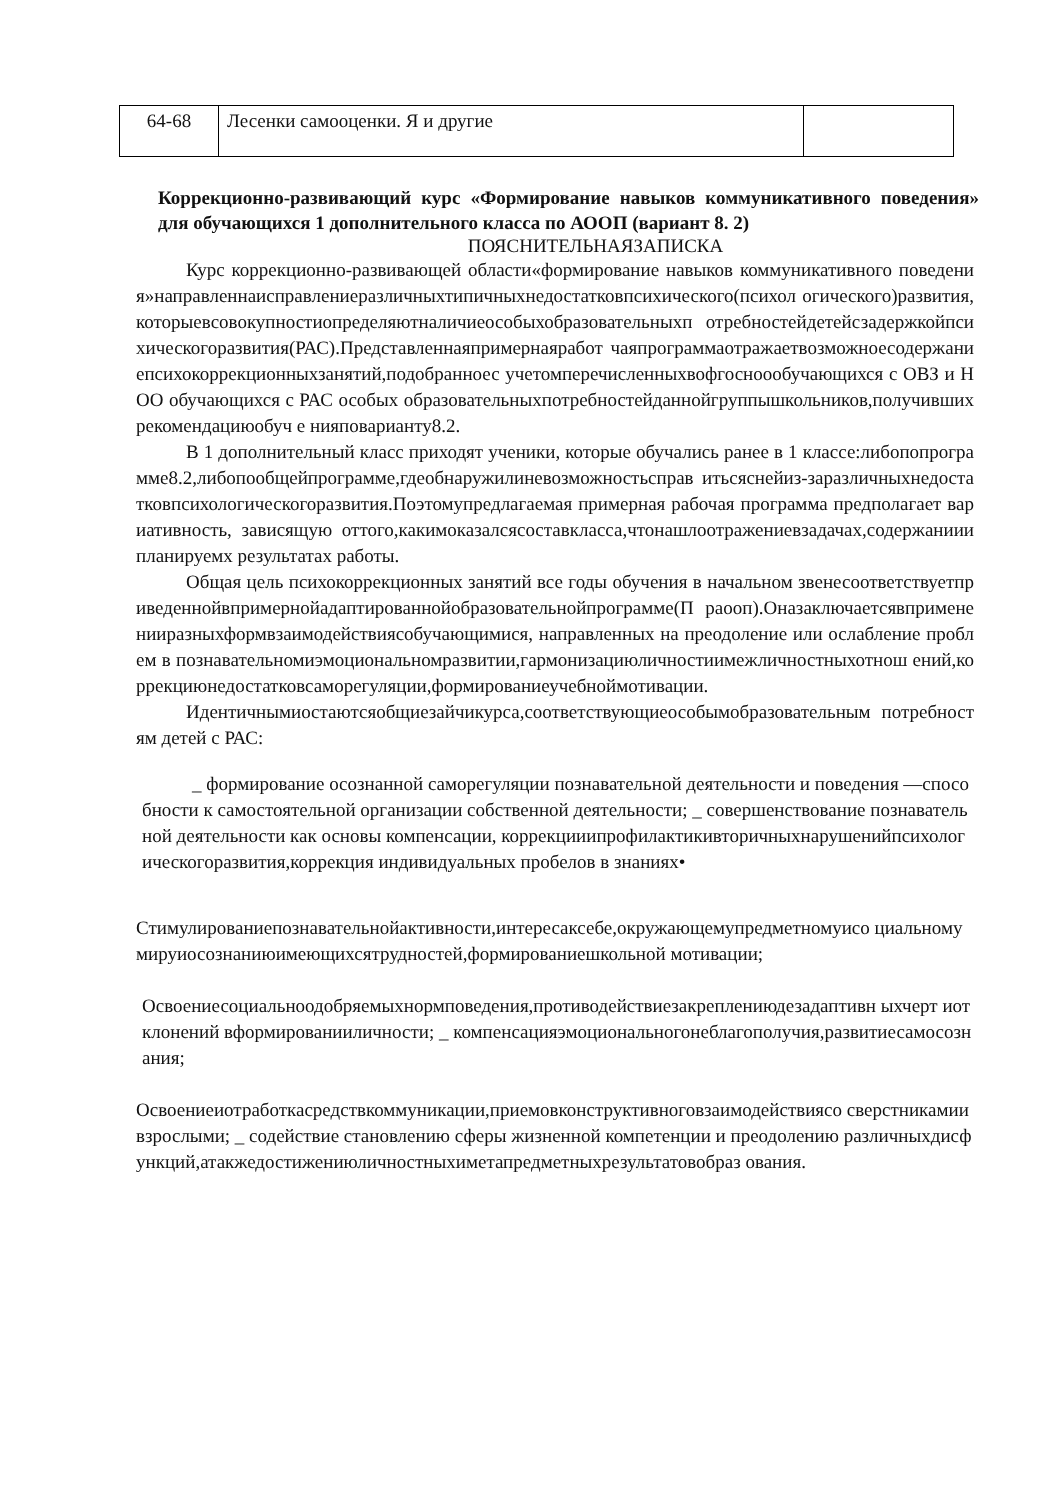| 64-68 | Лесенки самооценки. Я и другие | |
Коррекционно-развивающий курс «Формирование навыков коммуникативного поведения» для обучающихся 1 дополнительного класса по АООП (вариант 8. 2)
ПОЯСНИТЕЛЬНАЯЗАПИСКА
Курс коррекционно-развивающей области«формирование навыков коммуникативного поведения»направленнаисправлениеразличныхтипичныхнедостатковпсихического(психол огического)развития,которыевсовокупностиопределяютналичиеособыхобразовательныхп отребностейдетейсзадержкойпсихическогоразвития(РАС).Представленнаяпримернаяработ чаяпрограммаотражаетвозможноесодержаниепсихокоррекционныхзанятий,подобранноес учетомперечисленныхвофгосноообучающихся с ОВЗ и НОО обучающихся с РАС особых образовательныхпотребностейданнойгруппышкольников,получившихрекомендациюобуч е нияповарианту8.2.
В 1 дополнительный класс приходят ученики, которые обучались ранее в 1 классе:либопопрограмме8.2,либопообщейпрограмме,гдеобнаружилиневозможностьсправ итьсяснейиз-заразличныхнедостатковпсихологическогоразвития.Поэтомупредлагаемая примерная рабочая программа предполагает вариативность, зависящую оттого,какимоказалсясоставкласса,чтонашлоотражениевзадачах,содержанииипланируемх результатах работы.
Общая цель психокоррекционных занятий все годы обучения в начальном звенесоответствуетприведеннойвпримернойадаптированнойобразовательнойпрограмме(П раооп).Оназаключаетсявпримененииразныхформвзаимодействиясобучающимися, направленных на преодоление или ослабление проблем в познавательномиэмоциональномразвитии,гармонизациюличностиимежличностныхотнош ений,коррекциюнедостатковсаморегуляции,формированиеучебноймотивации.
Идентичнымиостаютсяобщиезайчикурса,соответствующиеособымобразовательным потребностям детей с РАС:
_ формирование осознанной саморегуляции познавательной деятельности и поведения —способности к самостоятельной организации собственной деятельности; _ совершенствование познавательной деятельности как основы компенсации, коррекцииипрофилактикивторичныхнарушенийпсихологическогоразвития,коррекция индивидуальных пробелов в знаниях•
Стимулированиепознавательнойактивности,интересаксебе,окружающемупредметномуисо циальномумируиосознаниюимеющихсятрудностей,формированиешкольной мотивации;
Освоениесоциальноодобряемыхнормповедения,противодействиезакреплениюдезадаптивн ыхчерт иотклонений вформированииличности; _ компенсацияэмоциональногонеблагополучия,развитиесамосознания;
Освоениеиотработкасредствкоммуникации,приемовконструктивноговзаимодействиясо сверстникамии взрослыми; _ содействие становлению сферы жизненной компетенции и преодолению различныхдисфункций,атакжедостижениюличностныхиметапредметныхрезультатовобраз ования.